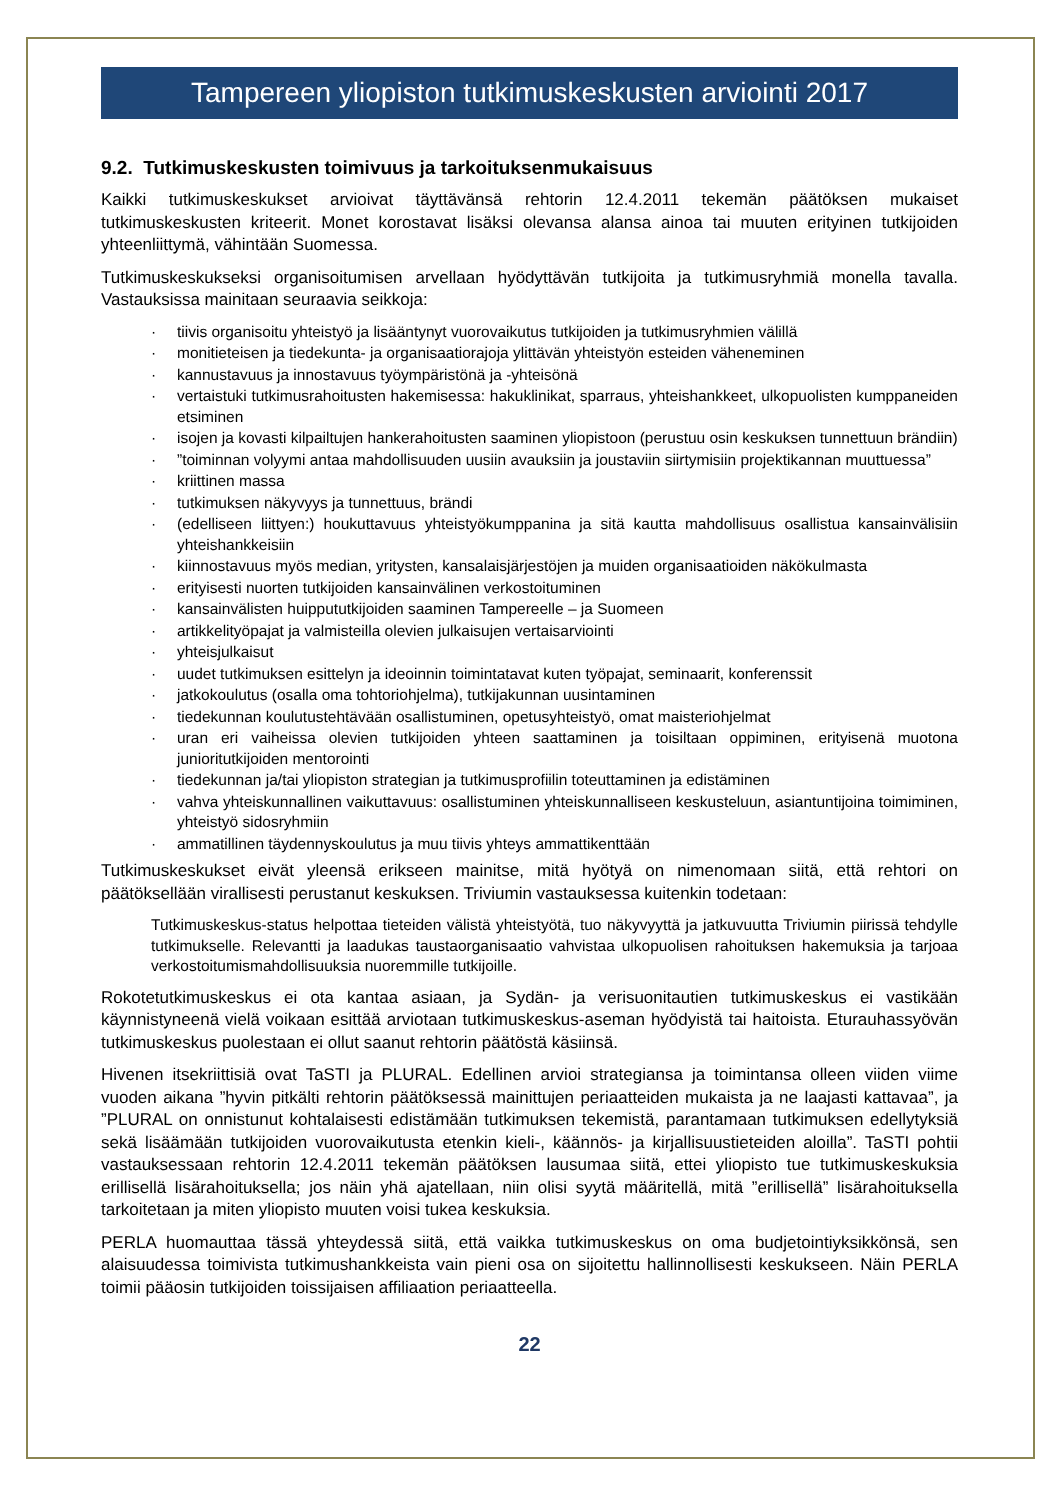Tampereen yliopiston tutkimuskeskusten arviointi 2017
9.2. Tutkimuskeskusten toimivuus ja tarkoituksenmukaisuus
Kaikki tutkimuskeskukset arvioivat täyttävänsä rehtorin 12.4.2011 tekemän päätöksen mukaiset tutkimuskeskusten kriteerit. Monet korostavat lisäksi olevansa alansa ainoa tai muuten erityinen tutkijoiden yhteenliittymä, vähintään Suomessa.
Tutkimuskeskukseksi organisoitumisen arvellaan hyödyttävän tutkijoita ja tutkimusryhmiä monella tavalla. Vastauksissa mainitaan seuraavia seikkoja:
· tiivis organisoitu yhteistyö ja lisääntynyt vuorovaikutus tutkijoiden ja tutkimusryhmien välillä
· monitieteisen ja tiedekunta- ja organisaatiorajoja ylittävän yhteistyön esteiden väheneminen
· kannustavuus ja innostavuus työympäristönä ja -yhteisönä
· vertaistuki tutkimusrahoitusten hakemisessa: hakuklinikat, sparraus, yhteishankkeet, ulkopuolisten kumppaneiden etsiminen
· isojen ja kovasti kilpailtujen hankerahoitusten saaminen yliopistoon (perustuu osin keskuksen tunnettuun brändiin)
·”toiminnan volyymi antaa mahdollisuuden uusiin avauksiin ja joustaviin siirtymisiin projektikannan muuttuessa”
· kriittinen massa
· tutkimuksen näkyvyys ja tunnettuus, brändi
· (edelliseen liittyen:) houkuttavuus yhteistyökumppanina ja sitä kautta mahdollisuus osallistua kansainvälisiin yhteishankkeisiin
· kiinnostavuus myös median, yritysten, kansalaisjärjestöjen ja muiden organisaatioiden näkökulmasta
· erityisesti nuorten tutkijoiden kansainvälinen verkostoituminen
· kansainvälisten huippututkijoiden saaminen Tampereelle – ja Suomeen
· artikkelityöpajat ja valmisteilla olevien julkaisujen vertaisarviointi
· yhteisjulkaisut
· uudet tutkimuksen esittelyn ja ideoinnin toimintatavat kuten työpajat, seminaarit, konferenssit
· jatkokoulutus (osalla oma tohtoriohjelma), tutkijakunnan uusintaminen
· tiedekunnan koulutustehtävään osallistuminen, opetusyhteistyö, omat maisteriohjelmat
· uran eri vaiheissa olevien tutkijoiden yhteen saattaminen ja toisiltaan oppiminen, erityisenä muotona junioritutkijoiden mentorointi
· tiedekunnan ja/tai yliopiston strategian ja tutkimusprofiilin toteuttaminen ja edistäminen
· vahva yhteiskunnallinen vaikuttavuus: osallistuminen yhteiskunnalliseen keskusteluun, asiantuntijoina toimiminen, yhteistyö sidosryhmiin
· ammatillinen täydennyskoulutus ja muu tiivis yhteys ammattikenttään
Tutkimuskeskukset eivät yleensä erikseen mainitse, mitä hyötyä on nimenomaan siitä, että rehtori on päätöksellään virallisesti perustanut keskuksen. Triviumin vastauksessa kuitenkin todetaan:
Tutkimuskeskus-status helpottaa tieteiden välistä yhteistyötä, tuo näkyvyyttä ja jatkuvuutta Triviumin piirissä tehdylle tutkimukselle. Relevantti ja laadukas taustaorganisaatio vahvistaa ulkopuolisen rahoituksen hakemuksia ja tarjoaa verkostoitumismahdollisuuksia nuoremmille tutkijoille.
Rokotetutkimuskeskus ei ota kantaa asiaan, ja Sydän- ja verisuonitautien tutkimuskeskus ei vastikään käynnistyneenä vielä voikaan esittää arviotaan tutkimuskeskus-aseman hyödyistä tai haitoista. Eturauhassyövän tutkimuskeskus puolestaan ei ollut saanut rehtorin päätöstä käsiinsä.
Hivenen itsekriittisiä ovat TaSTI ja PLURAL. Edellinen arvioi strategiansa ja toimintansa olleen viiden viime vuoden aikana ”hyvin pitkälti rehtorin päätöksessä mainittujen periaatteiden mukaista ja ne laajasti kattavaa”, ja ”PLURAL on onnistunut kohtalaisesti edistämään tutkimuksen tekemistä, parantamaan tutkimuksen edellytyksiä sekä lisäämään tutkijoiden vuorovaikutusta etenkin kieli-, käännös- ja kirjallisuustieteiden aloilla”. TaSTI pohtii vastauksessaan rehtorin 12.4.2011 tekemän päätöksen lausumaa siitä, ettei yliopisto tue tutkimuskeskuksia erillisellä lisärahoituksella; jos näin yhä ajatellaan, niin olisi syytä määritellä, mitä ”erillisellä” lisärahoituksella tarkoitetaan ja miten yliopisto muuten voisi tukea keskuksia.
PERLA huomauttaa tässä yhteydessä siitä, että vaikka tutkimuskeskus on oma budjetointiyksikkönsä, sen alaisuudessa toimivista tutkimushankkeista vain pieni osa on sijoitettu hallinnollisesti keskukseen. Näin PERLA toimii pääosin tutkijoiden toissijaisen affiliaation periaatteella.
22